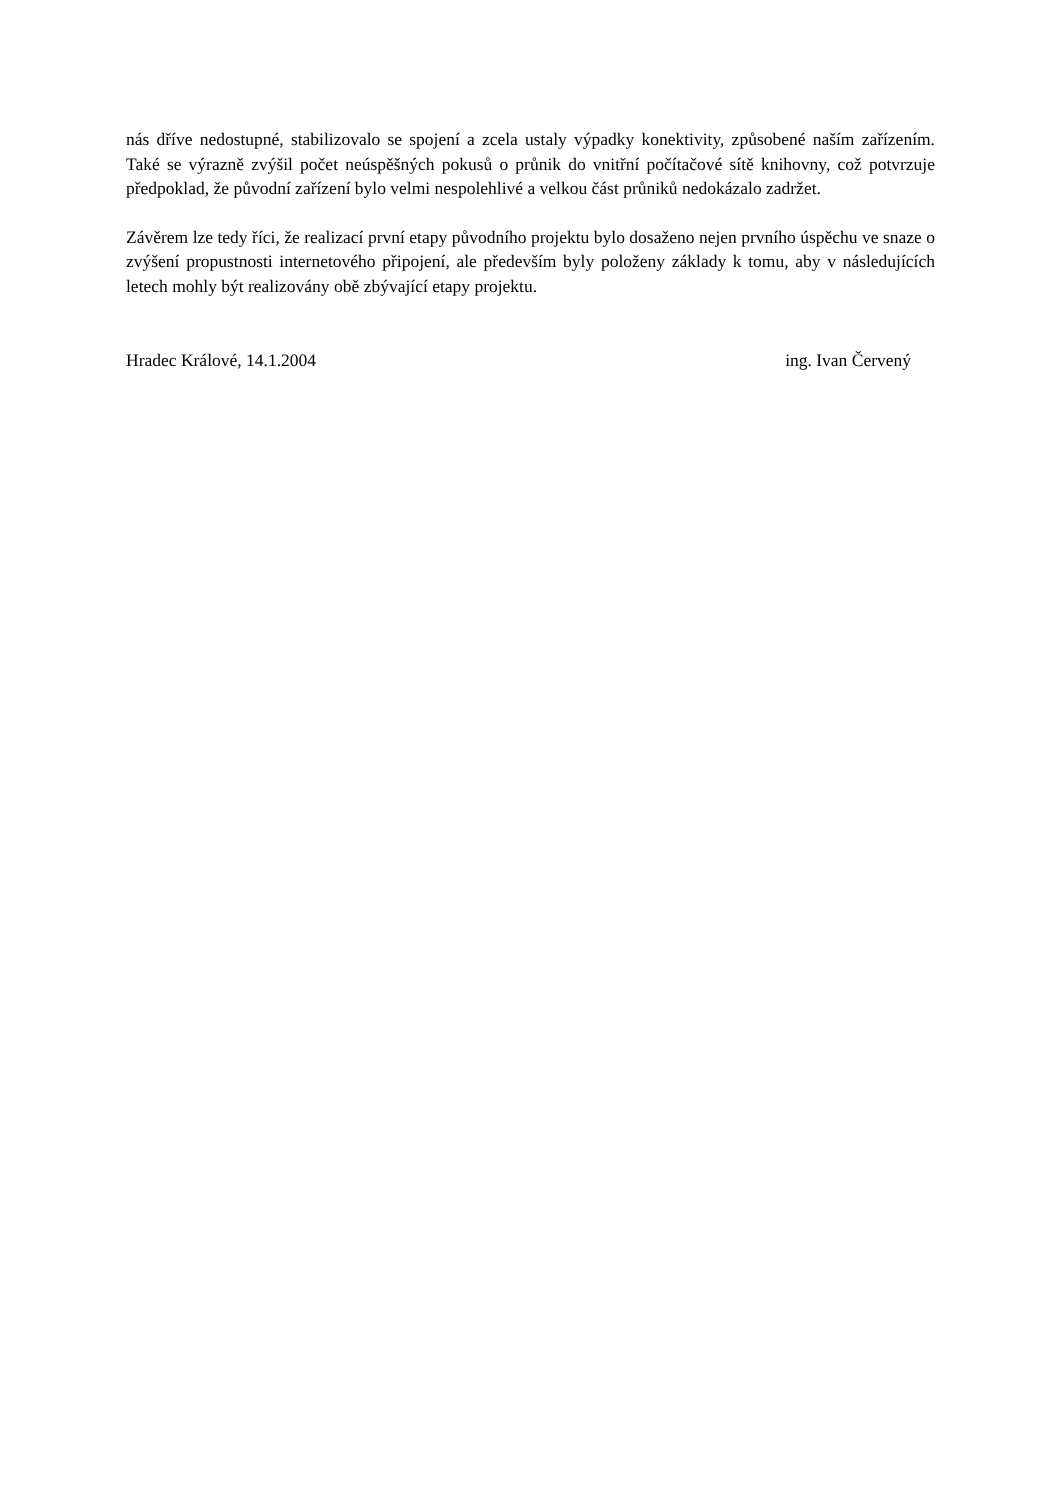nás dříve nedostupné, stabilizovalo se spojení a zcela ustaly výpadky konektivity, způsobené naším zařízením. Také se výrazně zvýšil počet neúspěšných pokusů o průnik do vnitřní počítačové sítě knihovny, což potvrzuje předpoklad, že původní zařízení bylo velmi nespolehlivé a velkou část průniků nedokázalo zadržet.
Závěrem lze tedy říci, že realizací první etapy původního projektu bylo dosaženo nejen prvního úspěchu ve snaze o zvýšení propustnosti internetového připojení, ale především byly položeny základy k tomu, aby v následujících letech mohly být realizovány obě zbývající etapy projektu.
Hradec Králové, 14.1.2004 ing. Ivan Červený